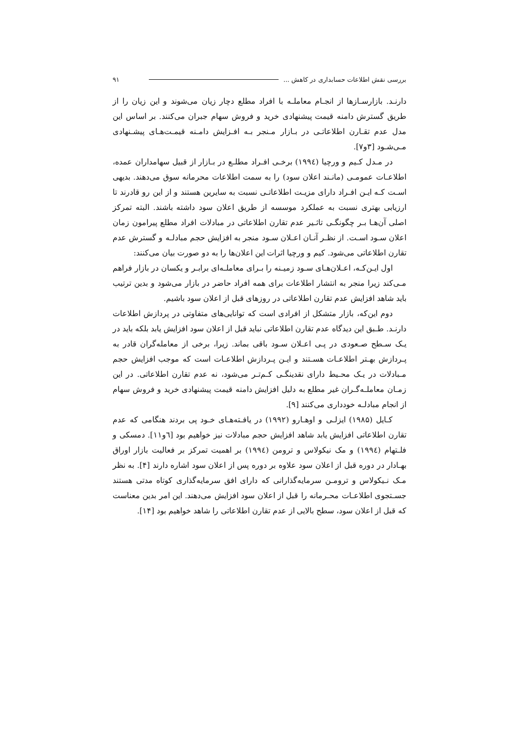بررسی نقش اطلاعات حسابداری در کاهش ... ۹۱
دارنـد. بازارسـازها از انجـام معاملـه با افراد مطلع دچار زیان می‌شوند و این زیان را از طریق گسترش دامنه قیمت پیشنهادی خرید و فروش سهام جبران می‌کنند. بر اساس این مدل عدم تقـارن اطلاعاتـی در بـازار مـنجر بـه افـزایش دامـنه قیمـت‌هـای پیشـنهادی مـی‌شـود [۳و۷].
در مـدل کـیم و ورچیا (۱۹۹٤) برخـی افـراد مطلـع در بـازار از قبیل سهامداران عمده، اطلاعـات عمومـی (مانـند اعلان سود) را به سمت اطلاعات محرمانه سوق می‌دهند. بدیهی اسـت کـه ایـن افـراد دارای مزیـت اطلاعاتـی نسبت به سایرین هستند و از این رو قادرند تا ارزیابی بهتری نسبت به عملکرد موسسه از طریق اعلان سود داشته باشند. البته تمرکز اصلی آن‌هـا بـر چگونگـی تاثـیر عدم تقارن اطلاعاتی در مبادلات افراد مطلع پیرامون زمان اعلان سـود اسـت. از نظـر آنـان اعـلان سـود منجر به افزایش حجم مبادلـه و گسترش عدم تقارن اطلاعاتی می‌شود. کیم و ورچیا اثرات این اعلان‌ها را به دو صورت بیان می‌کنند:
اول ایـن‌کـه، اعـلان‌هـای سـود زمیـنه را بـرای معاملـه‌ای برابـر و یکسان در بازار فراهم مـی‌کند زیرا منجر به انتشار اطلاعات برای همه افراد حاضر در بازار می‌شود و بدین ترتیب باید شاهد افزایش عدم تقارن اطلاعاتی در روزهای قبل از اعلان سود باشیم.
دوم این‌که، بازار متشکل از افرادی است که توانایی‌های متفاوتی در پردازش اطلاعات دارنـد. طـبق این دیدگاه عدم تقارن اطلاعاتی نباید قبل از اعلان سود افزایش یابد بلکه باید در یـک سـطح صـعودی در پـی اعـلان سـود باقی بماند. زیرا، برخی از معامله‌گران قادر به پـردازش بهـتر اطلاعـات هسـتند و ایـن پـردازش اطلاعـات است که موجب افزایش حجم مـبادلات در یـک محـیط دارای نقدینگـی کـم‌تـر می‌شود، نه عدم تقارن اطلاعاتی. در این زمـان معاملـه‌گـران غیر مطلع به دلیل افزایش دامنه قیمت پیشنهادی خرید و فروش سهام از انجام مبادلـه خودداری می‌کنند [۹].
کـایل (۱۹۸۵) ایزلـی و اوهـارو (۱۹۹۲) در یافـته‌هـای خـود پی بردند هنگامی که عدم تقارن اطلاعاتی افزایش یابد شاهد افزایش حجم مبادلات نیز خواهیم بود [٦و۱۱]. دمسکی و فلـتهام (۱۹۹٤) و مک نیکولاس و ترومن (۱۹۹٤) بر اهمیت تمرکز بر فعالیت بازار اوراق بهـادار در دوره قبل از اعلان سود علاوه بر دوره پس از اعلان سود اشاره دارند [۴]. به نظر مـک نـیکولاس و ترومـن سرمایه‌گذارانی که دارای افق سرمایه‌گذاری کوتاه مدتی هستند جسـتجوی اطلاعـات محـرمانه را قبل از اعلان سود افزایش می‌دهند. این امر بدین معناست که قبل از اعلان سود، سطح بالایی از عدم تقارن اطلاعاتی را شاهد خواهیم بود [۱۴].